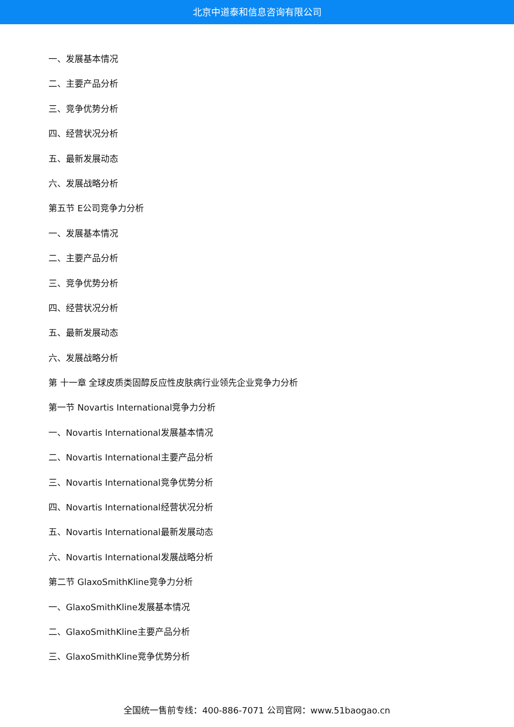北京中道泰和信息咨询有限公司
一、发展基本情况
二、主要产品分析
三、竞争优势分析
四、经营状况分析
五、最新发展动态
六、发展战略分析
第五节 E公司竞争力分析
一、发展基本情况
二、主要产品分析
三、竞争优势分析
四、经营状况分析
五、最新发展动态
六、发展战略分析
第 十一章 全球皮质类固醇反应性皮肤病行业领先企业竞争力分析
第一节 Novartis International竞争力分析
一、Novartis International发展基本情况
二、Novartis International主要产品分析
三、Novartis International竞争优势分析
四、Novartis International经营状况分析
五、Novartis International最新发展动态
六、Novartis International发展战略分析
第二节 GlaxoSmithKline竞争力分析
一、GlaxoSmithKline发展基本情况
二、GlaxoSmithKline主要产品分析
三、GlaxoSmithKline竞争优势分析
全国统一售前专线：400-886-7071 公司官网：www.51baogao.cn